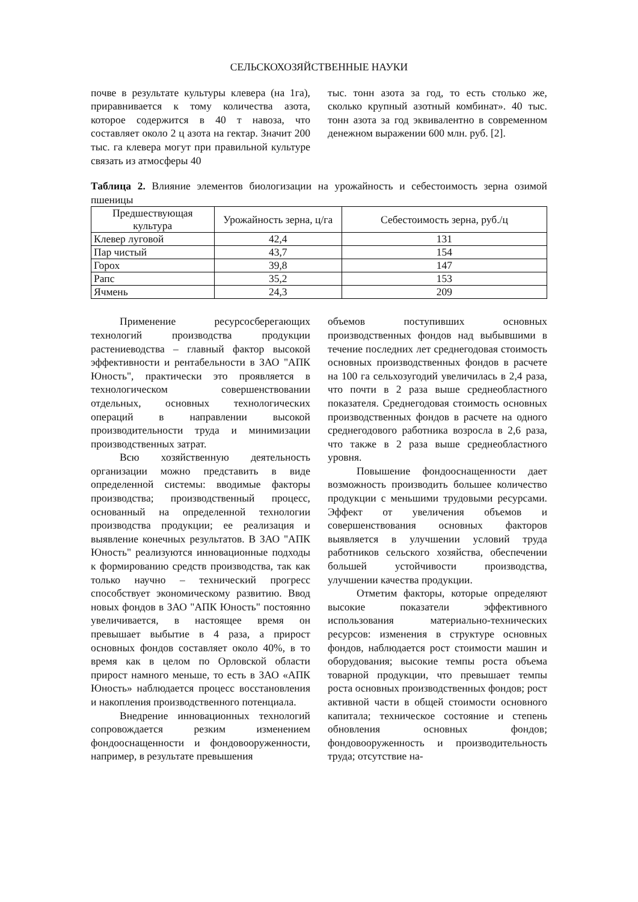СЕЛЬСКОХОЗЯЙСТВЕННЫЕ НАУКИ
почве в результате культуры клевера (на 1га), приравнивается к тому количества азота, которое содержится в 40 т навоза, что составляет около 2 ц азота на гектар. Значит 200 тыс. га клевера могут при правильной культуре связать из атмосферы 40
тыс. тонн азота за год, то есть столько же, сколько крупный азотный комбинат». 40 тыс. тонн азота за год эквивалентно в современном денежном выражении 600 млн. руб. [2].
Таблица 2. Влияние элементов биологизации на урожайность и себестоимость зерна озимой пшеницы
| Предшествующая культура | Урожайность зерна, ц/га | Себестоимость зерна, руб./ц |
| --- | --- | --- |
| Клевер луговой | 42,4 | 131 |
| Пар чистый | 43,7 | 154 |
| Горох | 39,8 | 147 |
| Рапс | 35,2 | 153 |
| Ячмень | 24,3 | 209 |
Применение ресурсосберегающих технологий производства продукции растениеводства – главный фактор высокой эффективности и рентабельности в ЗАО "АПК Юность", практически это проявляется в технологическом совершенствовании отдельных, основных технологических операций в направлении высокой производительности труда и минимизации производственных затрат.
Всю хозяйственную деятельность организации можно представить в виде определенной системы: вводимые факторы производства; производственный процесс, основанный на определенной технологии производства продукции; ее реализация и выявление конечных результатов. В ЗАО "АПК Юность" реализуются инновационные подходы к формированию средств производства, так как только научно – технический прогресс способствует экономическому развитию. Ввод новых фондов в ЗАО "АПК Юность" постоянно увеличивается, в настоящее время он превышает выбытие в 4 раза, а прирост основных фондов составляет около 40%, в то время как в целом по Орловской области прирост намного меньше, то есть в ЗАО «АПК Юность» наблюдается процесс восстановления и накопления производственного потенциала.
Внедрение инновационных технологий сопровождается резким изменением фондооснащенности и фондовооруженности, например, в результате превышения
объемов поступивших основных производственных фондов над выбывшими в течение последних лет среднегодовая стоимость основных производственных фондов в расчете на 100 га сельхозугодий увеличилась в 2,4 раза, что почти в 2 раза выше среднеобластного показателя. Среднегодовая стоимость основных производственных фондов в расчете на одного среднегодового работника возросла в 2,6 раза, что также в 2 раза выше среднеобластного уровня.
Повышение фондооснащенности дает возможность производить большее количество продукции с меньшими трудовыми ресурсами. Эффект от увеличения объемов и совершенствования основных факторов выявляется в улучшении условий труда работников сельского хозяйства, обеспечении большей устойчивости производства, улучшении качества продукции.
Отметим факторы, которые определяют высокие показатели эффективного использования материально-технических ресурсов: изменения в структуре основных фондов, наблюдается рост стоимости машин и оборудования; высокие темпы роста объема товарной продукции, что превышает темпы роста основных производственных фондов; рост активной части в общей стоимости основного капитала; техническое состояние и степень обновления основных фондов; фондовооруженность и производительность труда; отсутствие на-